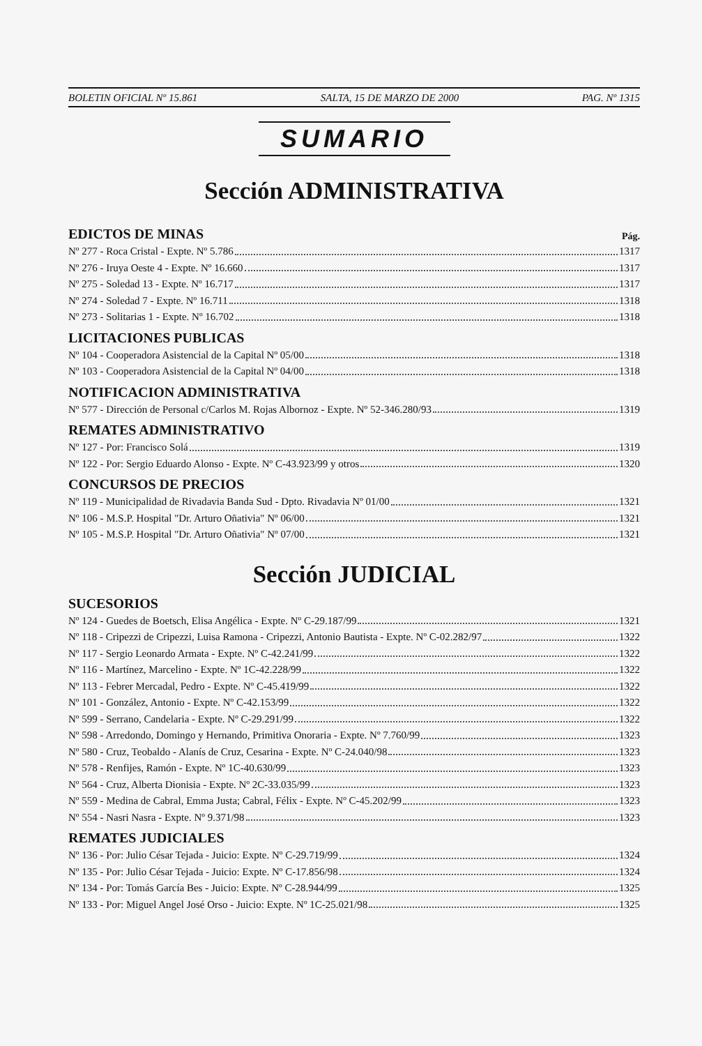BOLETIN OFICIAL Nº 15.861 SALTA, 15 DE MARZO DE 2000 PAG. Nº 1315
SUMARIO
Sección ADMINISTRATIVA
EDICTOS DE MINAS Pág.
Nº 277 - Roca Cristal - Expte. Nº 5.786 1317
Nº 276 - Iruya Oeste 4 - Expte. Nº 16.660 1317
Nº 275 - Soledad 13 - Expte. Nº 16.717 1317
Nº 274 - Soledad 7 - Expte. Nº 16.711 1318
Nº 273 - Solitarias 1 - Expte. Nº 16.702 1318
LICITACIONES PUBLICAS
Nº 104 - Cooperadora Asistencial de la Capital Nº 05/00 1318
Nº 103 - Cooperadora Asistencial de la Capital Nº 04/00 1318
NOTIFICACION ADMINISTRATIVA
Nº 577 - Dirección de Personal c/Carlos M. Rojas Albornoz - Expte. Nº 52-346.280/93 1319
REMATES ADMINISTRATIVO
Nº 127 - Por: Francisco Solá 1319
Nº 122 - Por: Sergio Eduardo Alonso - Expte. Nº C-43.923/99 y otros 1320
CONCURSOS DE PRECIOS
Nº 119 - Municipalidad de Rivadavia Banda Sud - Dpto. Rivadavia Nº 01/00 1321
Nº 106 - M.S.P. Hospital "Dr. Arturo Oñativia" Nº 06/00 1321
Nº 105 - M.S.P. Hospital "Dr. Arturo Oñativia" Nº 07/00 1321
Sección JUDICIAL
SUCESORIOS
Nº 124 - Guedes de Boetsch, Elisa Angélica - Expte. Nº C-29.187/99 1321
Nº 118 - Cripezzi de Cripezzi, Luisa Ramona - Cripezzi, Antonio Bautista - Expte. Nº C-02.282/97 1322
Nº 117 - Sergio Leonardo Armata - Expte. Nº C-42.241/99 1322
Nº 116 - Martínez, Marcelino - Expte. Nº 1C-42.228/99 1322
Nº 113 - Febrer Mercadal, Pedro - Expte. Nº C-45.419/99 1322
Nº 101 - González, Antonio - Expte. Nº C-42.153/99 1322
Nº 599 - Serrano, Candelaria - Expte. Nº C-29.291/99 1322
Nº 598 - Arredondo, Domingo y Hernando, Primitiva Onoraria - Expte. Nº 7.760/99 1323
Nº 580 - Cruz, Teobaldo - Alanís de Cruz, Cesarina - Expte. Nº C-24.040/98 1323
Nº 578 - Renfijes, Ramón - Expte. Nº 1C-40.630/99 1323
Nº 564 - Cruz, Alberta Dionisia - Expte. Nº 2C-33.035/99 1323
Nº 559 - Medina de Cabral, Emma Justa; Cabral, Félix - Expte. Nº C-45.202/99 1323
Nº 554 - Nasri Nasra - Expte. Nº 9.371/98 1323
REMATES JUDICIALES
Nº 136 - Por: Julio César Tejada - Juicio: Expte. Nº C-29.719/99 1324
Nº 135 - Por: Julio César Tejada - Juicio: Expte. Nº C-17.856/98 1324
Nº 134 - Por: Tomás García Bes - Juicio: Expte. Nº C-28.944/99 1325
Nº 133 - Por: Miguel Angel José Orso - Juicio: Expte. Nº 1C-25.021/98 1325